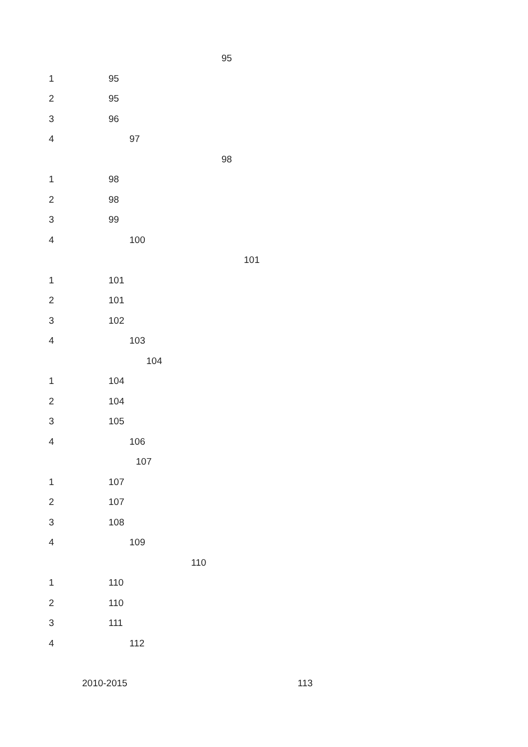95
1 95
2 95
3 96
4 97 98
1 98
2 98
3 99
4 100 101
1 101
2 101
3 102
4 103 104
1 104
2 104
3 105
4 106 107
1 107
2 107
3 108
4 109 110
1 110
2 110
3 111
4 112
2010-2015 113